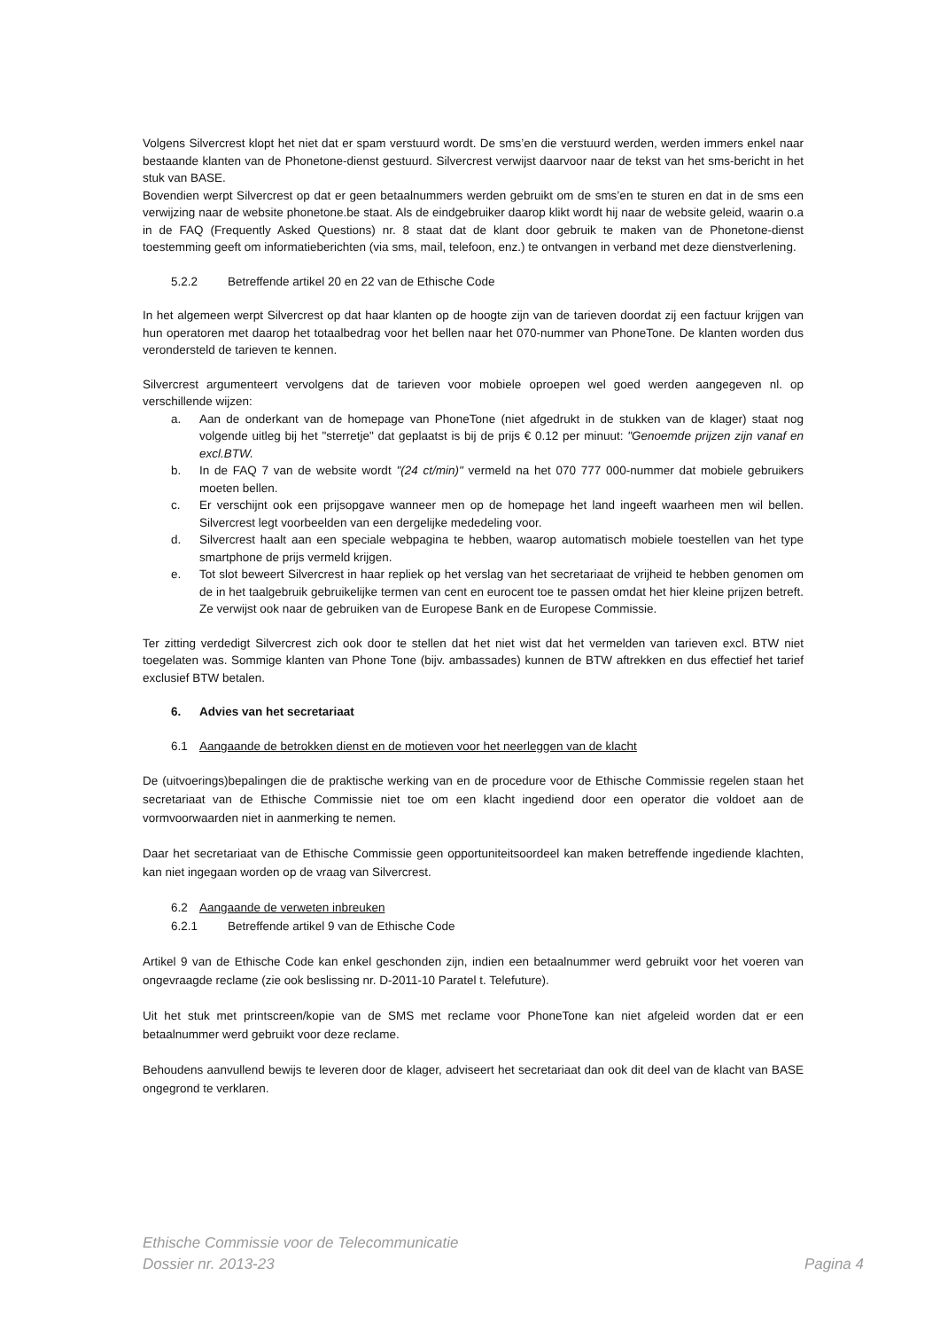Volgens Silvercrest klopt het niet dat er spam verstuurd wordt. De sms’en die verstuurd werden, werden immers enkel naar bestaande klanten van de Phonetone-dienst gestuurd. Silvercrest verwijst daarvoor naar de tekst van het sms-bericht in het stuk van BASE.
Bovendien werpt Silvercrest op dat er geen betaalnummers werden gebruikt om de sms’en te sturen en dat in de sms een verwijzing naar de website phonetone.be staat. Als de eindgebruiker daarop klikt wordt hij naar de website geleid, waarin o.a in de FAQ (Frequently Asked Questions) nr. 8 staat dat de klant door gebruik te maken van de Phonetone-dienst toestemming geeft om informatieberichten (via sms, mail, telefoon, enz.) te ontvangen in verband met deze dienstverlening.
5.2.2 Betreffende artikel 20 en 22 van de Ethische Code
In het algemeen werpt Silvercrest op dat haar klanten op de hoogte zijn van de tarieven doordat zij een factuur krijgen van hun operatoren met daarop het totaalbedrag voor het bellen naar het 070-nummer van PhoneTone. De klanten worden dus verondersteld de tarieven te kennen.
Silvercrest argumenteert vervolgens dat de tarieven voor mobiele oproepen wel goed werden aangegeven nl. op verschillende wijzen:
a. Aan de onderkant van de homepage van PhoneTone (niet afgedrukt in de stukken van de klager) staat nog volgende uitleg bij het "sterretje" dat geplaatst is bij de prijs € 0.12 per minuut: "Genoemde prijzen zijn vanaf en excl.BTW.
b. In de FAQ 7 van de website wordt "(24 ct/min)" vermeld na het 070 777 000-nummer dat mobiele gebruikers moeten bellen.
c. Er verschijnt ook een prijsopgave wanneer men op de homepage het land ingeeft waarheen men wil bellen. Silvercrest legt voorbeelden van een dergelijke mededeling voor.
d. Silvercrest haalt aan een speciale webpagina te hebben, waarop automatisch mobiele toestellen van het type smartphone de prijs vermeld krijgen.
e. Tot slot beweert Silvercrest in haar repliek op het verslag van het secretariaat de vrijheid te hebben genomen om de in het taalgebruik gebruikelijke termen van cent en eurocent toe te passen omdat het hier kleine prijzen betreft. Ze verwijst ook naar de gebruiken van de Europese Bank en de Europese Commissie.
Ter zitting verdedigt Silvercrest zich ook door te stellen dat het niet wist dat het vermelden van tarieven excl. BTW niet toegelaten was. Sommige klanten van Phone Tone (bijv. ambassades) kunnen de BTW aftrekken en dus effectief het tarief exclusief BTW betalen.
6. Advies van het secretariaat
6.1 Aangaande de betrokken dienst en de motieven voor het neerleggen van de klacht
De (uitvoerings)bepalingen die de praktische werking van en de procedure voor de Ethische Commissie regelen staan het secretariaat van de Ethische Commissie niet toe om een klacht ingediend door een operator die voldoet aan de vormvoorwaarden niet in aanmerking te nemen.
Daar het secretariaat van de Ethische Commissie geen opportuniteitsoordeel kan maken betreffende ingediende klachten, kan niet ingegaan worden op de vraag van Silvercrest.
6.2 Aangaande de verweten inbreuken
6.2.1 Betreffende artikel 9 van de Ethische Code
Artikel 9 van de Ethische Code kan enkel geschonden zijn, indien een betaalnummer werd gebruikt voor het voeren van ongevraagde reclame (zie ook beslissing nr. D-2011-10 Paratel t. Telefuture).
Uit het stuk met printscreen/kopie van de SMS met reclame voor PhoneTone kan niet afgeleid worden dat er een betaalnummer werd gebruikt voor deze reclame.
Behoudens aanvullend bewijs te leveren door de klager, adviseert het secretariaat dan ook dit deel van de klacht van BASE ongegrond te verklaren.
Ethische Commissie voor de Telecommunicatie
Dossier nr. 2013-23 Pagina 4